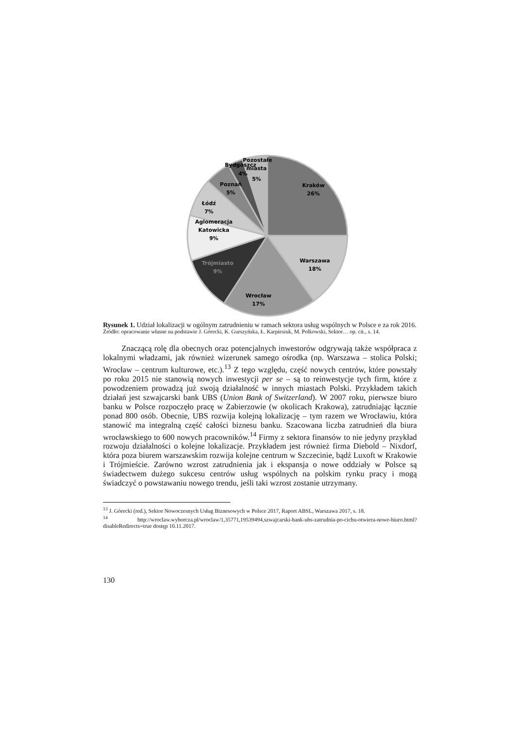Kraków
26%
Warszawa
18%
Wrocław
17%
Trójmiasto
9%
Aglomeracja
Katowicka
9%
Łódź
7%
Poznań
5%
Bydgoszcz
4%
Pozostałe
miasta
5%
Rysunek 1. Udział lokalizacji w ogólnym zatrudnieniu w ramach sektora usług wspólnych w Polsce e za rok 2016.
Źródło: opracowanie własne na podstawie J. Górecki, K. Gurszyńska, Ł. Karpiesiuk, M. Polkowski, Sektor… op. cit., s. 14.
Znaczącą rolę dla obecnych oraz potencjalnych inwestorów odgrywają także współpraca z lokalnymi władzami, jak również wizerunek samego ośrodka (np. Warszawa – stolica Polski; Wrocław – centrum kulturowe, etc.).<sup>13</sup> Z tego względu, część nowych centrów, które powstały po roku 2015 nie stanowią nowych inwestycji per se – są to reinwestycje tych firm, które z powodzeniem prowadzą już swoją działalność w innych miastach Polski. Przykładem takich działań jest szwajcarski bank UBS (Union Bank of Switzerland). W 2007 roku, pierwsze biuro banku w Polsce rozpoczęło pracę w Zabierzowie (w okolicach Krakowa), zatrudniając łącznie ponad 800 osób. Obecnie, UBS rozwija kolejną lokalizację – tym razem we Wrocławiu, która stanowić ma integralną część całości biznesu banku. Szacowana liczba zatrudnień dla biura wrocławskiego to 600 nowych pracowników.<sup>14</sup> Firmy z sektora finansów to nie jedyny przykład rozwoju działalności o kolejne lokalizacje. Przykładem jest również firma Diebold – Nixdorf, która poza biurem warszawskim rozwija kolejne centrum w Szczecinie, bądź Luxoft w Krakowie i Trójmieście. Zarówno wzrost zatrudnienia jak i ekspansja o nowe oddziały w Polsce są świadectwem dużego sukcesu centrów usług wspólnych na polskim rynku pracy i mogą świadczyć o powstawaniu nowego trendu, jeśli taki wzrost zostanie utrzymany.
<sup>13</sup> J. Górecki (red.), Sektor Nowoczesnych Usług Biznesowych w Polsce 2017, Raport ABSL, Warszawa 2017, s. 18.
<sup>14</sup> http://wroclaw.wyborcza.pl/wroclaw/1,35771,19539494,szwajcarski-bank-ubs-zatrudnia-po-cichu-otwiera-nowe-biuro.html?disableRedirects=true dostęp 10.11.2017.
130